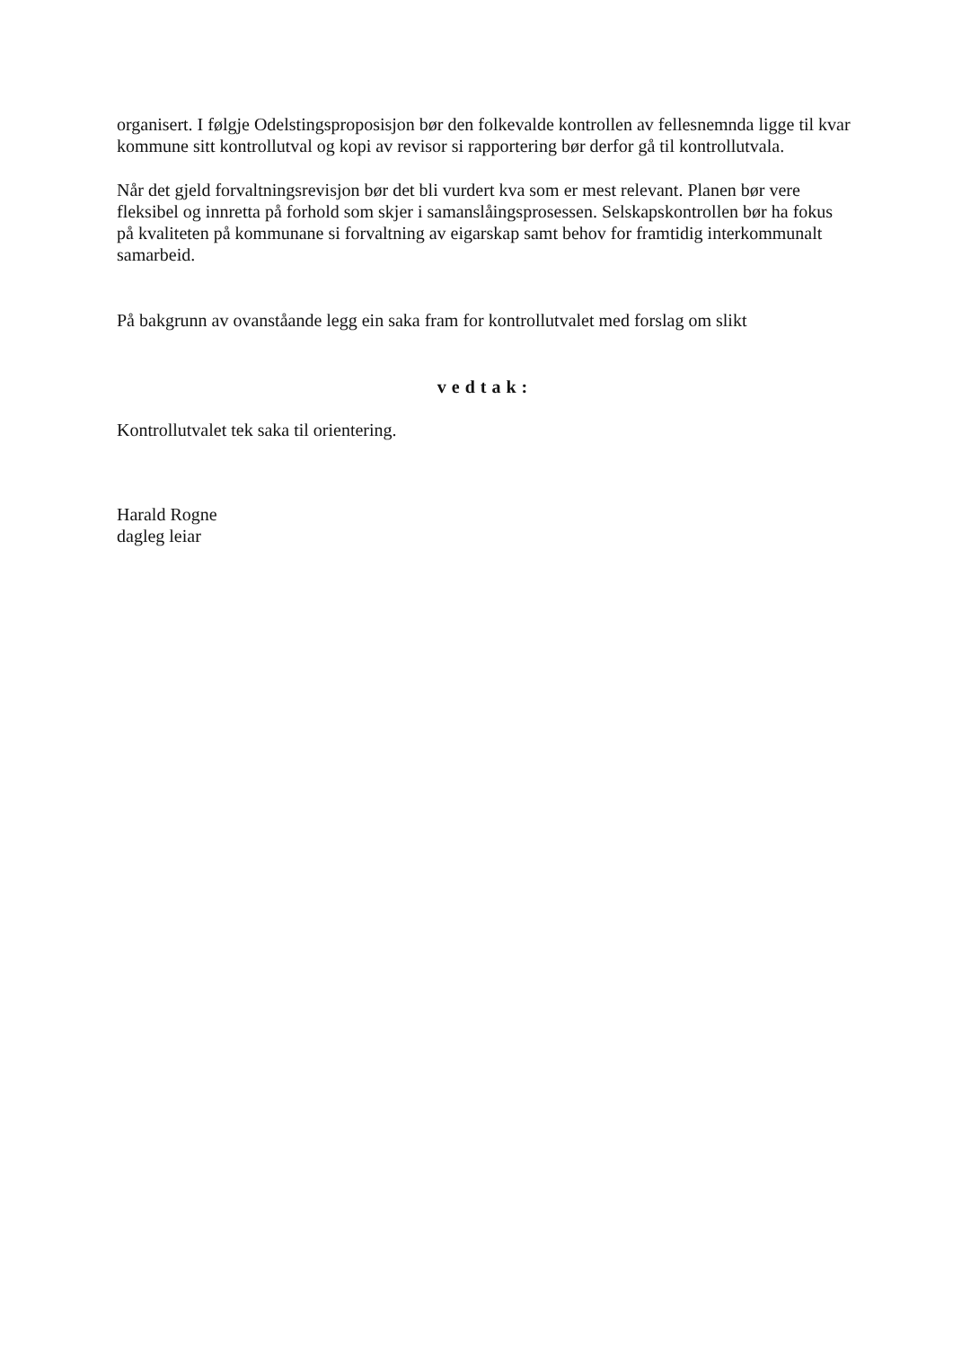organisert. I følgje Odelstingsproposisjon bør den folkevalde kontrollen av fellesnemnda ligge til kvar kommune sitt kontrollutval og kopi av revisor si rapportering bør derfor gå til kontrollutvala.
Når det gjeld forvaltningsrevisjon bør det bli vurdert kva som er mest relevant. Planen bør vere fleksibel og innretta på forhold som skjer i samanslåingsprosessen. Selskapskontrollen bør ha fokus på kvaliteten på kommunane si forvaltning av eigarskap samt behov for framtidig interkommunalt samarbeid.
På bakgrunn av ovanståande legg ein saka fram for kontrollutvalet med forslag om slikt
vedtak:
Kontrollutvalet tek saka til orientering.
Harald Rogne
dagleg leiar